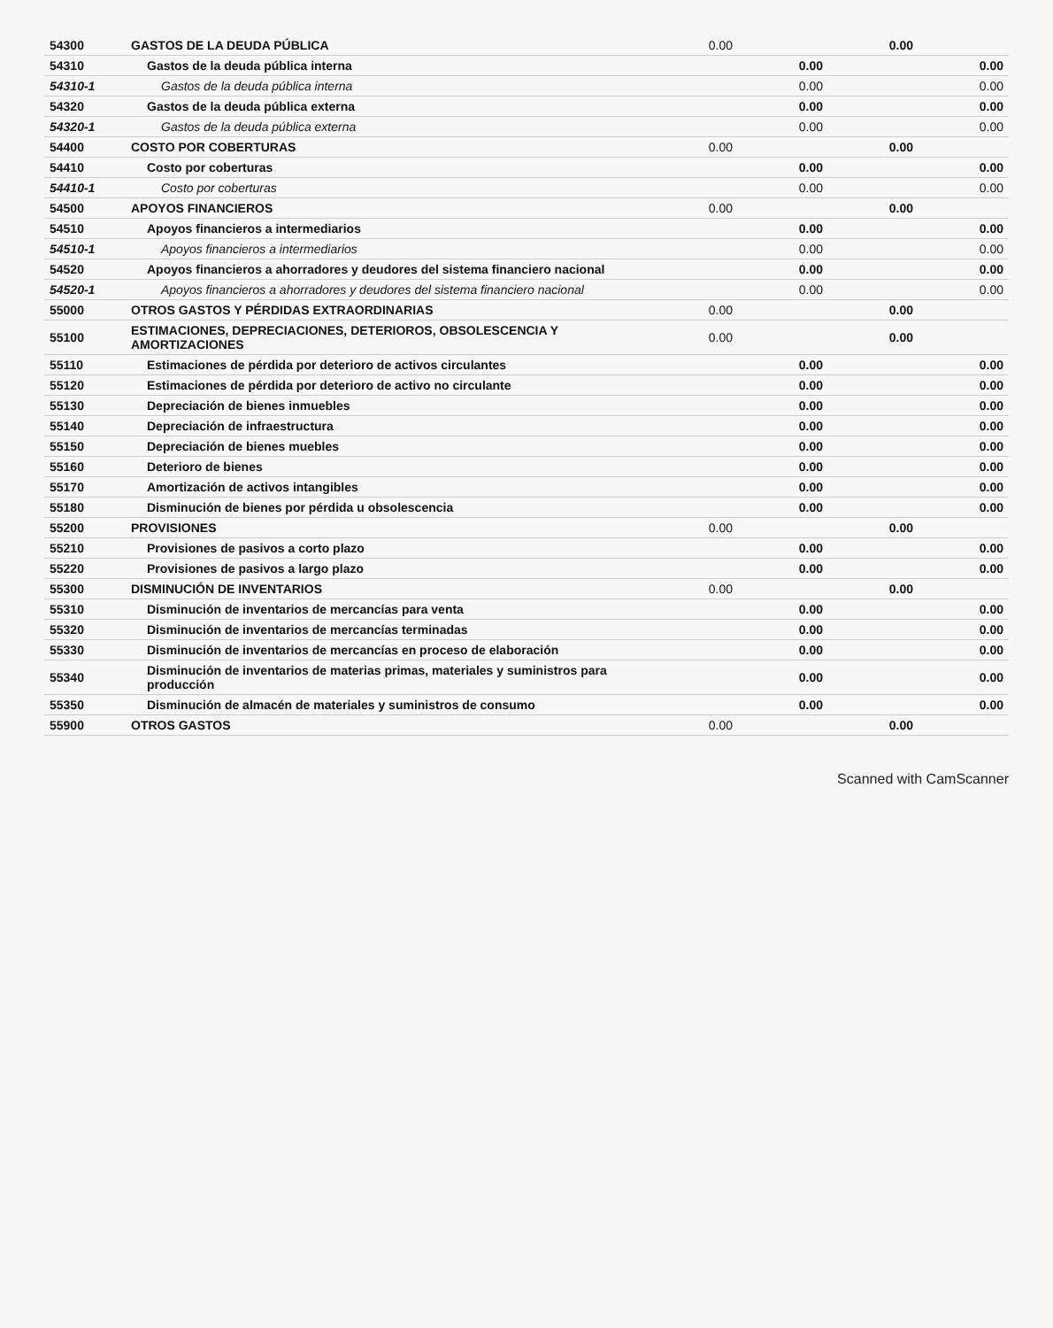| 54300 | GASTOS DE LA DEUDA PÚBLICA | 0.00 | | 0.00 | |
| 54310 | Gastos de la deuda pública interna | | 0.00 | | 0.00 |
| 54310-1 | Gastos de la deuda pública interna | | 0.00 | | 0.00 |
| 54320 | Gastos de la deuda pública externa | | 0.00 | | 0.00 |
| 54320-1 | Gastos de la deuda pública externa | | 0.00 | | 0.00 |
| 54400 | COSTO POR COBERTURAS | 0.00 | | 0.00 | |
| 54410 | Costo por coberturas | | 0.00 | | 0.00 |
| 54410-1 | Costo por coberturas | | 0.00 | | 0.00 |
| 54500 | APOYOS FINANCIEROS | 0.00 | | 0.00 | |
| 54510 | Apoyos financieros a intermediarios | | 0.00 | | 0.00 |
| 54510-1 | Apoyos financieros a intermediarios | | 0.00 | | 0.00 |
| 54520 | Apoyos financieros a ahorradores y deudores del sistema financiero nacional | | 0.00 | | 0.00 |
| 54520-1 | Apoyos financieros a ahorradores y deudores del sistema financiero nacional | | 0.00 | | 0.00 |
| 55000 | OTROS GASTOS Y PÉRDIDAS EXTRAORDINARIAS | 0.00 | | 0.00 | |
| 55100 | ESTIMACIONES, DEPRECIACIONES, DETERIOROS, OBSOLESCENCIA Y AMORTIZACIONES | 0.00 | | 0.00 | |
| 55110 | Estimaciones de pérdida por deterioro de activos circulantes | | 0.00 | | 0.00 |
| 55120 | Estimaciones de pérdida por deterioro de activo no circulante | | 0.00 | | 0.00 |
| 55130 | Depreciación de bienes inmuebles | | 0.00 | | 0.00 |
| 55140 | Depreciación de infraestructura | | 0.00 | | 0.00 |
| 55150 | Depreciación de bienes muebles | | 0.00 | | 0.00 |
| 55160 | Deterioro de bienes | | 0.00 | | 0.00 |
| 55170 | Amortización de activos intangibles | | 0.00 | | 0.00 |
| 55180 | Disminución de bienes por pérdida u obsolescencia | | 0.00 | | 0.00 |
| 55200 | PROVISIONES | 0.00 | | 0.00 | |
| 55210 | Provisiones de pasivos a corto plazo | | 0.00 | | 0.00 |
| 55220 | Provisiones de pasivos a largo plazo | | 0.00 | | 0.00 |
| 55300 | DISMINUCIÓN DE INVENTARIOS | 0.00 | | 0.00 | |
| 55310 | Disminución de inventarios de mercancías para venta | | 0.00 | | 0.00 |
| 55320 | Disminución de inventarios de mercancías terminadas | | 0.00 | | 0.00 |
| 55330 | Disminución de inventarios de mercancías en proceso de elaboración | | 0.00 | | 0.00 |
| 55340 | Disminución de inventarios de materias primas, materiales y suministros para producción | | 0.00 | | 0.00 |
| 55350 | Disminución de almacén de materiales y suministros de consumo | | 0.00 | | 0.00 |
| 55900 | OTROS GASTOS | 0.00 | | 0.00 | |
Scanned with CamScanner